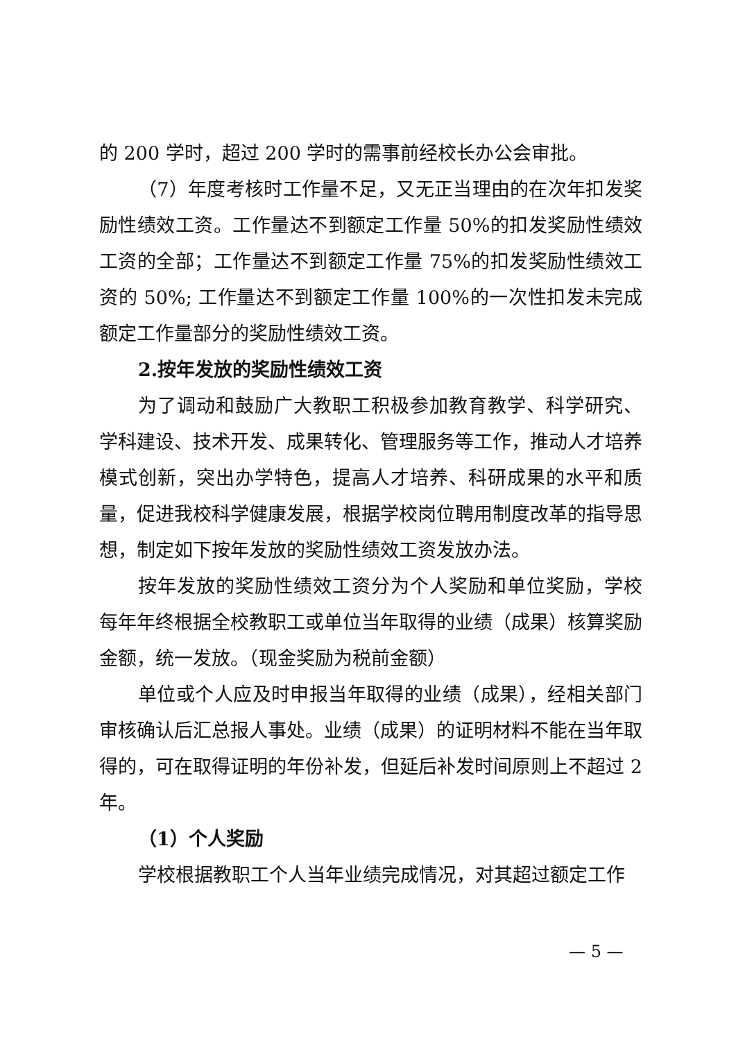的 200 学时，超过 200 学时的需事前经校长办公会审批。
（7）年度考核时工作量不足，又无正当理由的在次年扣发奖励性绩效工资。工作量达不到额定工作量 50%的扣发奖励性绩效工资的全部；工作量达不到额定工作量 75%的扣发奖励性绩效工资的 50%; 工作量达不到额定工作量 100%的一次性扣发未完成额定工作量部分的奖励性绩效工资。
2.按年发放的奖励性绩效工资
为了调动和鼓励广大教职工积极参加教育教学、科学研究、学科建设、技术开发、成果转化、管理服务等工作，推动人才培养模式创新，突出办学特色，提高人才培养、科研成果的水平和质量，促进我校科学健康发展，根据学校岗位聘用制度改革的指导思想，制定如下按年发放的奖励性绩效工资发放办法。
按年发放的奖励性绩效工资分为个人奖励和单位奖励，学校每年年终根据全校教职工或单位当年取得的业绩（成果）核算奖励金额，统一发放。（现金奖励为税前金额）
单位或个人应及时申报当年取得的业绩（成果），经相关部门审核确认后汇总报人事处。业绩（成果）的证明材料不能在当年取得的，可在取得证明的年份补发，但延后补发时间原则上不超过 2 年。
（1）个人奖励
学校根据教职工个人当年业绩完成情况，对其超过额定工作
— 5 —